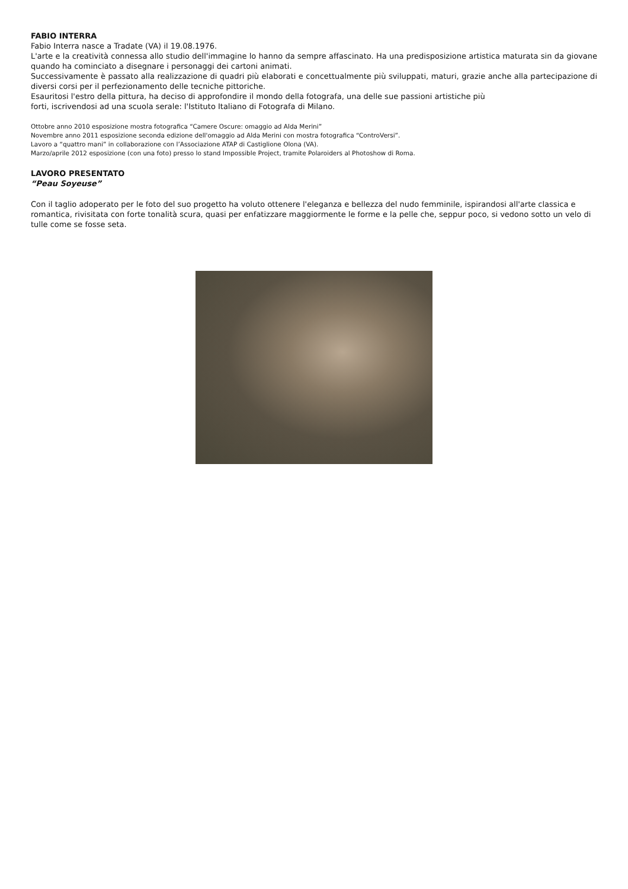FABIO INTERRA
Fabio Interra nasce a Tradate (VA) il 19.08.1976.
L'arte e la creatività connessa allo studio dell'immagine lo hanno da sempre affascinato. Ha una predisposizione artistica maturata sin da giovane quando ha cominciato a disegnare i personaggi dei cartoni animati.
Successivamente è passato alla realizzazione di quadri più elaborati e concettualmente più sviluppati, maturi, grazie anche alla partecipazione di diversi corsi per il perfezionamento delle tecniche pittoriche.
Esauritosi l'estro della pittura, ha deciso di approfondire il mondo della fotografa, una delle sue passioni artistiche più
forti, iscrivendosi ad una scuola serale: l'Istituto Italiano di Fotografa di Milano.
Ottobre anno 2010 esposizione mostra fotografica “Camere Oscure: omaggio ad Alda Merini”
Novembre anno 2011 esposizione seconda edizione dell'omaggio ad Alda Merini con mostra fotografica “ControVersi”.
Lavoro a “quattro mani” in collaborazione con l’Associazione ATAP di Castiglione Olona (VA).
Marzo/aprile 2012 esposizione (con una foto) presso lo stand Impossible Project, tramite Polaroiders al Photoshow di Roma.
LAVORO PRESENTATO
“Peau Soyeuse”
Con il taglio adoperato per le foto del suo progetto ha voluto ottenere l'eleganza e bellezza del nudo femminile, ispirandosi all'arte classica e romantica, rivisitata con forte tonalità scura, quasi per enfatizzare maggiormente le forme e la pelle che, seppur poco, si vedono sotto un velo di tulle come se fosse seta.